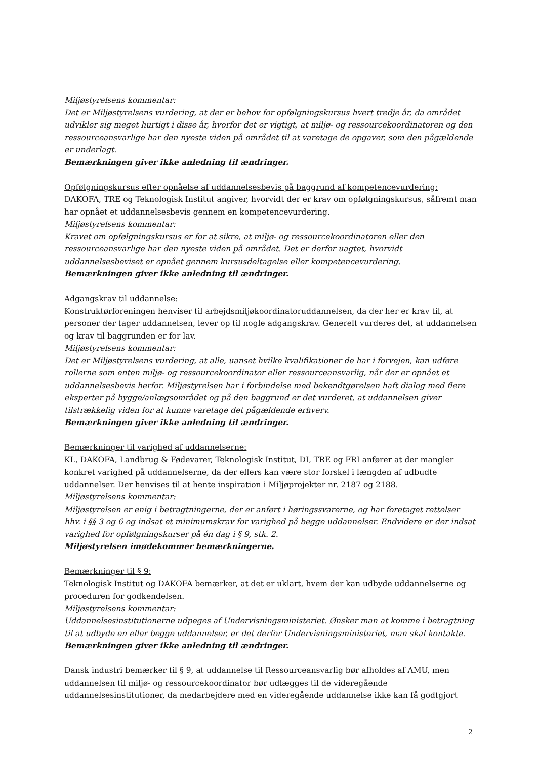Miljøstyrelsens kommentar:
Det er Miljøstyrelsens vurdering, at der er behov for opfølgningskursus hvert tredje år, da området udvikler sig meget hurtigt i disse år, hvorfor det er vigtigt, at miljø- og ressourcekoordinatoren og den ressourceansvarlige har den nyeste viden på området til at varetage de opgaver, som den pågældende er underlagt.
Bemærkningen giver ikke anledning til ændringer.
Opfølgningskursus efter opnåelse af uddannelsesbevis på baggrund af kompetencevurdering:
DAKOFA, TRE og Teknologisk Institut angiver, hvorvidt der er krav om opfølgningskursus, såfremt man har opnået et uddannelsesbevis gennem en kompetencevurdering.
Miljøstyrelsens kommentar:
Kravet om opfølgningskursus er for at sikre, at miljø- og ressourcekoordinatoren eller den ressourceansvarlige har den nyeste viden på området. Det er derfor uagtet, hvorvidt uddannelsesbeviset er opnået gennem kursusdeltagelse eller kompetencevurdering.
Bemærkningen giver ikke anledning til ændringer.
Adgangskrav til uddannelse:
Konstruktørforeningen henviser til arbejdsmiljøkoordinatoruddannelsen, da der her er krav til, at personer der tager uddannelsen, lever op til nogle adgangskrav. Generelt vurderes det, at uddannelsen og krav til baggrunden er for lav.
Miljøstyrelsens kommentar:
Det er Miljøstyrelsens vurdering, at alle, uanset hvilke kvalifikationer de har i forvejen, kan udføre rollerne som enten miljø- og ressourcekoordinator eller ressourceansvarlig, når der er opnået et uddannelsesbevis herfor. Miljøstyrelsen har i forbindelse med bekendtgørelsen haft dialog med flere eksperter på bygge/anlægsområdet og på den baggrund er det vurderet, at uddannelsen giver tilstrækkelig viden for at kunne varetage det pågældende erhverv.
Bemærkningen giver ikke anledning til ændringer.
Bemærkninger til varighed af uddannelserne:
KL, DAKOFA, Landbrug & Fødevarer, Teknologisk Institut, DI, TRE og FRI anfører at der mangler konkret varighed på uddannelserne, da der ellers kan være stor forskel i længden af udbudte uddannelser. Der henvises til at hente inspiration i Miljøprojekter nr. 2187 og 2188.
Miljøstyrelsens kommentar:
Miljøstyrelsen er enig i betragtningerne, der er anført i høringssvarerne, og har foretaget rettelser hhv. i §§ 3 og 6 og indsat et minimumskrav for varighed på begge uddannelser. Endvidere er der indsat varighed for opfølgningskurser på én dag i § 9, stk. 2.
Miljøstyrelsen imødekommer bemærkningerne.
Bemærkninger til § 9:
Teknologisk Institut og DAKOFA bemærker, at det er uklart, hvem der kan udbyde uddannelserne og proceduren for godkendelsen.
Miljøstyrelsens kommentar:
Uddannelsesinstitutionerne udpeges af Undervisningsministeriet. Ønsker man at komme i betragtning til at udbyde en eller begge uddannelser, er det derfor Undervisningsministeriet, man skal kontakte.
Bemærkningen giver ikke anledning til ændringer.
Dansk industri bemærker til § 9, at uddannelse til Ressourceansvarlig bør afholdes af AMU, men uddannelsen til miljø- og ressourcekoordinator bør udlægges til de videregående uddannelsesinstitutioner, da medarbejdere med en videregående uddannelse ikke kan få godtgjort
2